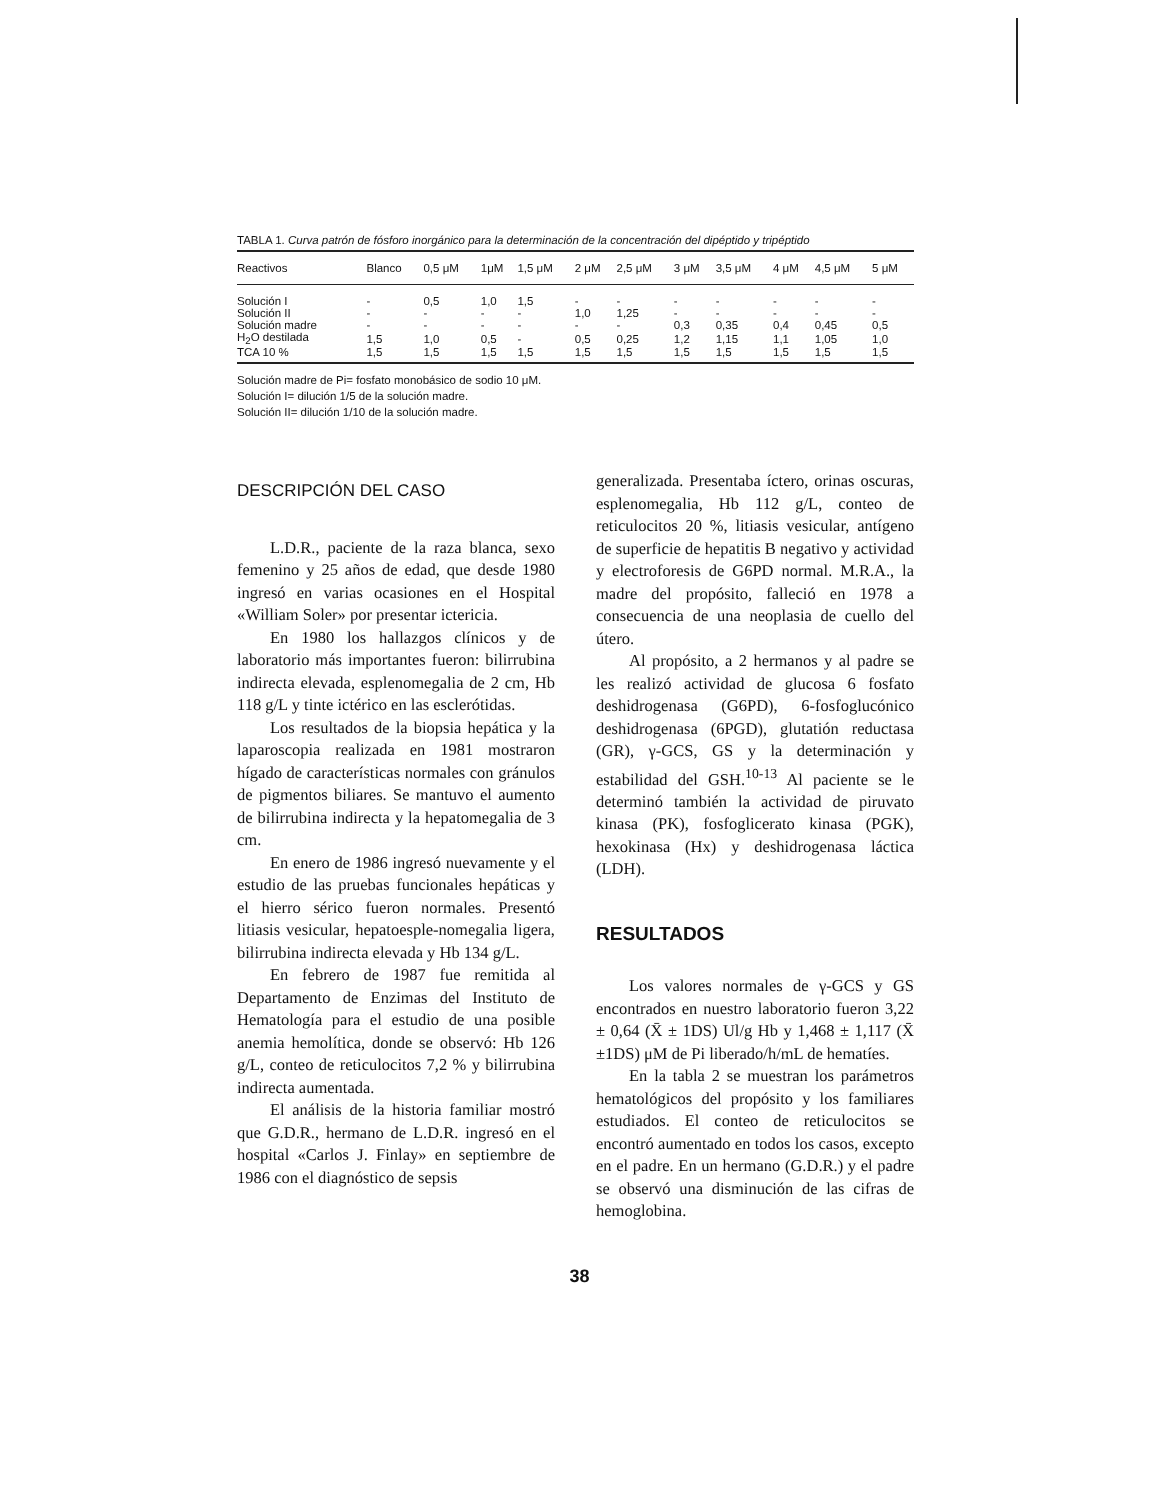TABLA 1. Curva patrón de fósforo inorgánico para la determinación de la concentración del dipéptido y tripéptido
| Reactivos | Blanco | 0,5 μM | 1μM | 1,5 μM | 2 μM | 2,5 μM | 3 μM | 3,5 μM | 4 μM | 4,5 μM | 5 μM |
| --- | --- | --- | --- | --- | --- | --- | --- | --- | --- | --- | --- |
| Solución I | - | 0,5 | 1,0 | 1,5 | - | - | - | - | - | - | - |
| Solución II | - | - | - | - | 1,0 | 1,25 | - | - | - | - | - |
| Solución madre | - | - | - | - | - | - | 0,3 | 0,35 | 0,4 | 0,45 | 0,5 |
| H<sub>2</sub>O destilada | 1,5 | 1,0 | 0,5 | - | 0,5 | 0,25 | 1,2 | 1,15 | 1,1 | 1,05 | 1,0 |
| TCA 10 % | 1,5 | 1,5 | 1,5 | 1,5 | 1,5 | 1,5 | 1,5 | 1,5 | 1,5 | 1,5 | 1,5 |
Solución madre de Pi= fosfato monobásico de sodio 10 μM.
Solución I= dilución 1/5 de la solución madre.
Solución II= dilución 1/10 de la solución madre.
DESCRIPCIÓN DEL CASO
L.D.R., paciente de la raza blanca, sexo femenino y 25 años de edad, que desde 1980 ingresó en varias ocasiones en el Hospital «William Soler» por presentar ictericia.
En 1980 los hallazgos clínicos y de laboratorio más importantes fueron: bilirrubina indirecta elevada, esplenomegalia de 2 cm, Hb 118 g/L y tinte ictérico en las esclerótidas.
Los resultados de la biopsia hepática y la laparoscopia realizada en 1981 mostraron hígado de características normales con gránulos de pigmentos biliares. Se mantuvo el aumento de bilirrubina indirecta y la hepatomegalia de 3 cm.
En enero de 1986 ingresó nuevamente y el estudio de las pruebas funcionales hepáticas y el hierro sérico fueron normales. Presentó litiasis vesicular, hepatoesple-nomegalia ligera, bilirrubina indirecta elevada y Hb 134 g/L.
En febrero de 1987 fue remitida al Departamento de Enzimas del Instituto de Hematología para el estudio de una posible anemia hemolítica, donde se observó: Hb 126 g/L, conteo de reticulocitos 7,2 % y bilirrubina indirecta aumentada.
El análisis de la historia familiar mostró que G.D.R., hermano de L.D.R. ingresó en el hospital «Carlos J. Finlay» en septiembre de 1986 con el diagnóstico de sepsis
generalizada. Presentaba íctero, orinas oscuras, esplenomegalia, Hb 112 g/L, conteo de reticulocitos 20 %, litiasis vesicular, antígeno de superficie de hepatitis B negativo y actividad y electroforesis de G6PD normal. M.R.A., la madre del propósito, falleció en 1978 a consecuencia de una neoplasia de cuello del útero.
Al propósito, a 2 hermanos y al padre se les realizó actividad de glucosa 6 fosfato deshidrogenasa (G6PD), 6-fosfoglucónico deshidrogenasa (6PGD), glutatión reductasa (GR), γ-GCS, GS y la determinación y estabilidad del GSH.<sup>10-13</sup> Al paciente se le determinó también la actividad de piruvato kinasa (PK), fosfoglicerato kinasa (PGK), hexokinasa (Hx) y deshidrogenasa láctica (LDH).
RESULTADOS
Los valores normales de γ-GCS y GS encontrados en nuestro laboratorio fueron 3,22 ± 0,64 (X̄ ± 1DS) Ul/g Hb y 1,468 ± 1,117 (X̄ ±1DS) μM de Pi liberado/h/mL de hematíes.
En la tabla 2 se muestran los parámetros hematológicos del propósito y los familiares estudiados. El conteo de reticulocitos se encontró aumentado en todos los casos, excepto en el padre. En un hermano (G.D.R.) y el padre se observó una disminución de las cifras de hemoglobina.
38